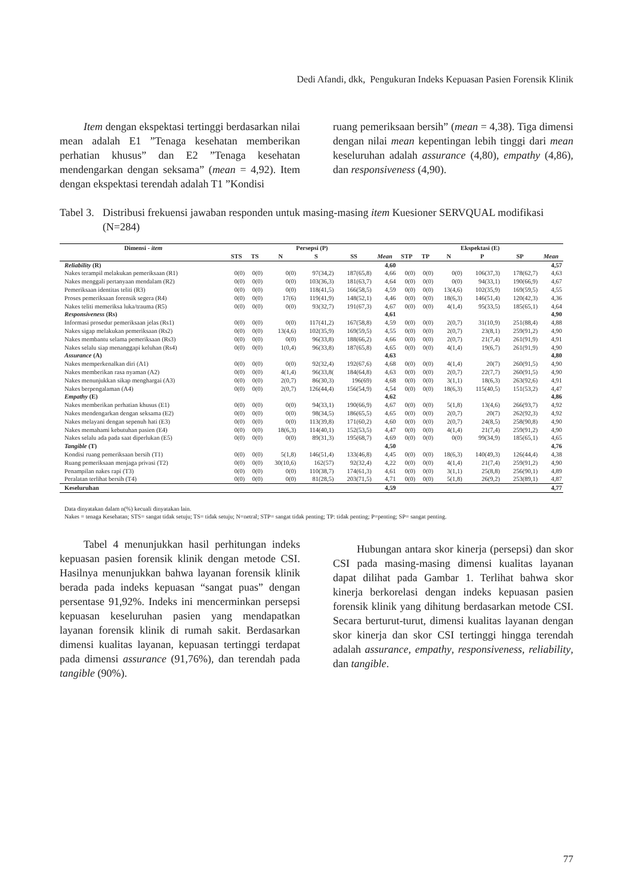Dedi Afandi, dkk, Pengukuran Indeks Kepuasan Pasien Forensik Klinik
Item dengan ekspektasi tertinggi berdasarkan nilai mean adalah E1 ”Tenaga kesehatan memberikan perhatian khusus” dan E2 ”Tenaga kesehatan mendengarkan dengan seksama” (mean = 4,92). Item dengan ekspektasi terendah adalah T1 ”Kondisi
ruang pemeriksaan bersih” (mean = 4,38). Tiga dimensi dengan nilai mean kepentingan lebih tinggi dari mean keseluruhan adalah assurance (4,80), empathy (4,86), dan responsiveness (4,90).
Tabel 3. Distribusi frekuensi jawaban responden untuk masing-masing item Kuesioner SERVQUAL modifikasi (N=284)
| Dimensi - item | Persepsi (P) | | | | | | Ekspektasi (E) | | | | | |
| --- | --- | --- | --- | --- | --- | --- | --- | --- | --- | --- | --- | --- |
| | STS | TS | N | S | SS | Mean | STP | TP | N | P | SP | Mean |
| Reliability (R) | | | | | | 4,60 | | | | | | 4,57 |
| Nakes terampil melakukan pemeriksaan (R1) | 0(0) | 0(0) | 0(0) | 97(34,2) | 187(65,8) | 4,66 | 0(0) | 0(0) | 0(0) | 106(37,3) | 178(62,7) | 4,63 |
| Nakes menggali pertanyaan mendalam (R2) | 0(0) | 0(0) | 0(0) | 103(36,3) | 181(63,7) | 4,64 | 0(0) | 0(0) | 0(0) | 94(33,1) | 190(66,9) | 4,67 |
| Pemeriksaan identitas teliti (R3) | 0(0) | 0(0) | 0(0) | 118(41,5) | 166(58,5) | 4,59 | 0(0) | 0(0) | 13(4,6) | 102(35,9) | 169(59,5) | 4,55 |
| Proses pemeriksaan forensik segera (R4) | 0(0) | 0(0) | 17(6) | 119(41,9) | 148(52,1) | 4,46 | 0(0) | 0(0) | 18(6,3) | 146(51,4) | 120(42,3) | 4,36 |
| Nakes teliti memeriksa luka/trauma (R5) | 0(0) | 0(0) | 0(0) | 93(32,7) | 191(67,3) | 4,67 | 0(0) | 0(0) | 4(1,4) | 95(33,5) | 185(65,1) | 4,64 |
| Responsiveness (Rs) | | | | | | 4,61 | | | | | | 4,90 |
| Informasi prosedur pemeriksaan jelas (Rs1) | 0(0) | 0(0) | 0(0) | 117(41,2) | 167(58,8) | 4,59 | 0(0) | 0(0) | 2(0,7) | 31(10,9) | 251(88,4) | 4,88 |
| Nakes sigap melakukan pemeriksaan (Rs2) | 0(0) | 0(0) | 13(4,6) | 102(35,9) | 169(59,5) | 4,55 | 0(0) | 0(0) | 2(0,7) | 23(8,1) | 259(91,2) | 4,90 |
| Nakes membantu selama pemeriksaan (Rs3) | 0(0) | 0(0) | 0(0) | 96(33,8) | 188(66,2) | 4,66 | 0(0) | 0(0) | 2(0,7) | 21(7,4) | 261(91,9) | 4,91 |
| Nakes selalu siap menanggapi keluhan (Rs4) | 0(0) | 0(0) | 1(0,4) | 96(33,8) | 187(65,8) | 4,65 | 0(0) | 0(0) | 4(1,4) | 19(6,7) | 261(91,9) | 4,90 |
| Assurance (A) | | | | | | 4,63 | | | | | | 4,80 |
| Nakes memperkenalkan diri (A1) | 0(0) | 0(0) | 0(0) | 92(32,4) | 192(67,6) | 4,68 | 0(0) | 0(0) | 4(1,4) | 20(7) | 260(91,5) | 4,90 |
| Nakes memberikan rasa nyaman (A2) | 0(0) | 0(0) | 4(1,4) | 96(33,8( | 184(64,8) | 4,63 | 0(0) | 0(0) | 2(0,7) | 22(7,7) | 260(91,5) | 4,90 |
| Nakes menunjukkan sikap menghargai (A3) | 0(0) | 0(0) | 2(0,7) | 86(30,3) | 196(69) | 4,68 | 0(0) | 0(0) | 3(1,1) | 18(6,3) | 263(92,6) | 4,91 |
| Nakes berpengalaman (A4) | 0(0) | 0(0) | 2(0,7) | 126(44,4) | 156(54,9) | 4,54 | 0(0) | 0(0) | 18(6,3) | 115(40,5) | 151(53,2) | 4,47 |
| Empathy (E) | | | | | | 4,62 | | | | | | 4,86 |
| Nakes memberikan perhatian khusus (E1) | 0(0) | 0(0) | 0(0) | 94(33,1) | 190(66,9) | 4,67 | 0(0) | 0(0) | 5(1,8) | 13(4,6) | 266(93,7) | 4,92 |
| Nakes mendengarkan dengan seksama (E2) | 0(0) | 0(0) | 0(0) | 98(34,5) | 186(65,5) | 4,65 | 0(0) | 0(0) | 2(0,7) | 20(7) | 262(92,3) | 4,92 |
| Nakes melayani dengan sepenuh hati (E3) | 0(0) | 0(0) | 0(0) | 113(39,8) | 171(60,2) | 4,60 | 0(0) | 0(0) | 2(0,7) | 24(8,5) | 258(90,8) | 4,90 |
| Nakes memahami kebutuhan pasien (E4) | 0(0) | 0(0) | 18(6,3) | 114(40,1) | 152(53,5) | 4,47 | 0(0) | 0(0) | 4(1,4) | 21(7,4) | 259(91,2) | 4,90 |
| Nakes selalu ada pada saat diperlukan (E5) | 0(0) | 0(0) | 0(0) | 89(31,3) | 195(68,7) | 4,69 | 0(0) | 0(0) | 0(0) | 99(34,9) | 185(65,1) | 4,65 |
| Tangible (T) | | | | | | 4,50 | | | | | | 4,76 |
| Kondisi ruang pemeriksaan bersih (T1) | 0(0) | 0(0) | 5(1,8) | 146(51,4) | 133(46,8) | 4,45 | 0(0) | 0(0) | 18(6,3) | 140(49,3) | 126(44,4) | 4,38 |
| Ruang pemeriksaan menjaga privasi (T2) | 0(0) | 0(0) | 30(10,6) | 162(57) | 92(32,4) | 4,22 | 0(0) | 0(0) | 4(1,4) | 21(7,4) | 259(91,2) | 4,90 |
| Penampilan nakes rapi (T3) | 0(0) | 0(0) | 0(0) | 110(38,7) | 174(61,3) | 4,61 | 0(0) | 0(0) | 3(1,1) | 25(8,8) | 256(90,1) | 4,89 |
| Peralatan terlihat bersih (T4) | 0(0) | 0(0) | 0(0) | 81(28,5) | 203(71,5) | 4,71 | 0(0) | 0(0) | 5(1,8) | 26(9,2) | 253(89,1) | 4,87 |
| Keseluruhan | | | | | | 4,59 | | | | | | 4,77 |
Data dinyatakan dalam n(%) kecuali dinyatakan lain.
Nakes = tenaga Kesehatan; STS= sangat tidak setuju; TS= tidak setuju; N=netral; STP= sangat tidak penting; TP: tidak penting; P=penting; SP= sangat penting.
Tabel 4 menunjukkan hasil perhitungan indeks kepuasan pasien forensik klinik dengan metode CSI. Hasilnya menunjukkan bahwa layanan forensik klinik berada pada indeks kepuasan “sangat puas” dengan persentase 91,92%. Indeks ini mencerminkan persepsi kepuasan keseluruhan pasien yang mendapatkan layanan forensik klinik di rumah sakit. Berdasarkan dimensi kualitas layanan, kepuasan tertinggi terdapat pada dimensi assurance (91,76%), dan terendah pada tangible (90%).
Hubungan antara skor kinerja (persepsi) dan skor CSI pada masing-masing dimensi kualitas layanan dapat dilihat pada Gambar 1. Terlihat bahwa skor kinerja berkorelasi dengan indeks kepuasan pasien forensik klinik yang dihitung berdasarkan metode CSI. Secara berturut-turut, dimensi kualitas layanan dengan skor kinerja dan skor CSI tertinggi hingga terendah adalah assurance, empathy, responsiveness, reliability, dan tangible.
77